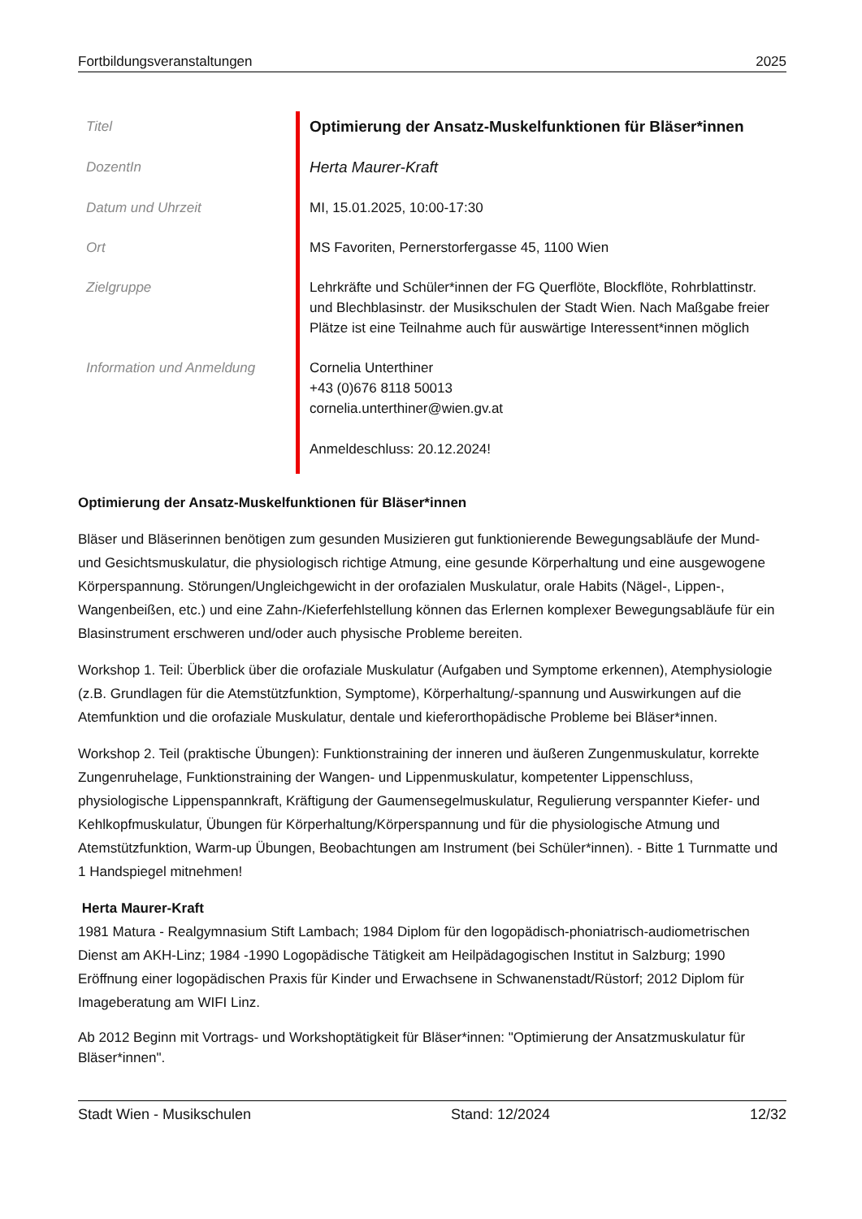Fortbildungsveranstaltungen 2025
| Titel | Optimierung der Ansatz-Muskelfunktionen für Bläser*innen |
| DozentIn | Herta Maurer-Kraft |
| Datum und Uhrzeit | MI, 15.01.2025, 10:00-17:30 |
| Ort | MS Favoriten, Pernerstorfergasse 45, 1100 Wien |
| Zielgruppe | Lehrkräfte und Schüler*innen der FG Querflöte, Blockflöte, Rohrblattinstr. und Blechblasinstr. der Musikschulen der Stadt Wien. Nach Maßgabe freier Plätze ist eine Teilnahme auch für auswärtige Interessent*innen möglich |
| Information und Anmeldung | Cornelia Unterthiner +43 (0)676 8118 50013 cornelia.unterthiner@wien.gv.at Anmeldeschluss: 20.12.2024! |
Optimierung der Ansatz-Muskelfunktionen für Bläser*innen
Bläser und Bläserinnen benötigen zum gesunden Musizieren gut funktionierende Bewegungsabläufe der Mund- und Gesichtsmuskulatur, die physiologisch richtige Atmung, eine gesunde Körperhaltung und eine ausgewogene Körperspannung. Störungen/Ungleichgewicht in der orofazialen Muskulatur, orale Habits (Nägel-, Lippen-, Wangenbeißen, etc.) und eine Zahn-/Kieferfehlstellung können das Erlernen komplexer Bewegungsabläufe für ein Blasinstrument erschweren und/oder auch physische Probleme bereiten.
Workshop 1. Teil: Überblick über die orofaziale Muskulatur (Aufgaben und Symptome erkennen), Atemphysiologie (z.B. Grundlagen für die Atemstützfunktion, Symptome), Körperhaltung/-spannung und Auswirkungen auf die Atemfunktion und die orofaziale Muskulatur, dentale und kieferorthopädische Probleme bei Bläser*innen.
Workshop 2. Teil (praktische Übungen): Funktionstraining der inneren und äußeren Zungenmuskulatur, korrekte Zungenruhelage, Funktionstraining der Wangen- und Lippenmuskulatur, kompetenter Lippenschluss, physiologische Lippenspannkraft, Kräftigung der Gaumensegelmuskulatur, Regulierung verspannter Kiefer- und Kehlkopfmuskulatur, Übungen für Körperhaltung/Körperspannung und für die physiologische Atmung und Atemstützfunktion, Warm-up Übungen, Beobachtungen am Instrument (bei Schüler*innen). - Bitte 1 Turnmatte und 1 Handspiegel mitnehmen!
Herta Maurer-Kraft
1981 Matura - Realgymnasium Stift Lambach; 1984 Diplom für den logopädisch-phoniatrisch-audiometrischen Dienst am AKH-Linz; 1984 -1990 Logopädische Tätigkeit am Heilpädagogischen Institut in Salzburg; 1990 Eröffnung einer logopädischen Praxis für Kinder und Erwachsene in Schwanenstadt/Rüstorf; 2012 Diplom für Imageberatung am WIFI Linz.
Ab 2012 Beginn mit Vortrags- und Workshoptätigkeit für Bläser*innen: "Optimierung der Ansatzmuskulatur für Bläser*innen".
Stadt Wien - Musikschulen Stand: 12/2024 12/32